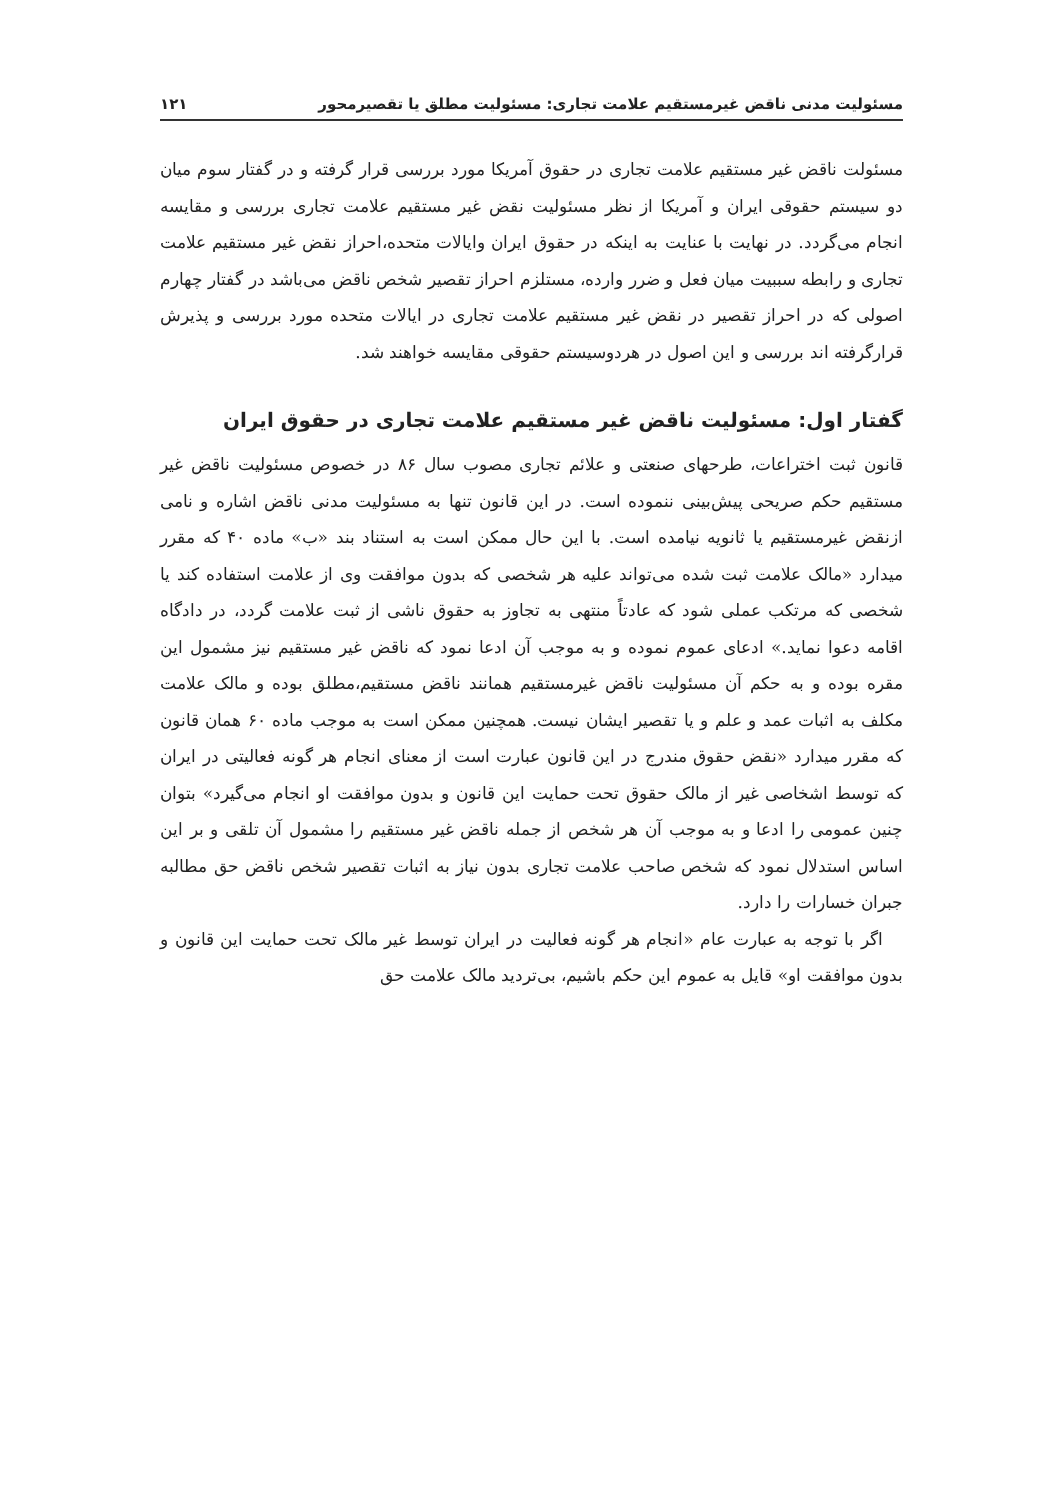مسئولیت مدنی ناقض غیرمستقیم علامت تجاری: مسئولیت مطلق یا تقصیرمحور ۱۲۱
مسئولت ناقض غیر مستقیم علامت تجاری در حقوق آمریکا مورد بررسی قرار گرفته و در گفتار سوم میان دو سیستم حقوقی ایران و آمریکا از نظر مسئولیت نقض غیر مستقیم علامت تجاری بررسی و مقایسه انجام می‌گردد. در نهایت با عنایت به اینکه در حقوق ایران وایالات متحده،احراز نقض غیر مستقیم علامت تجاری و رابطه سببیت میان فعل و ضرر وارده، مستلزم احراز تقصیر شخص ناقض می‌باشد در گفتار چهارم اصولی که در احراز تقصیر در نقض غیر مستقیم علامت تجاری در ایالات متحده مورد بررسی و پذیرش قرارگرفته اند بررسی و این اصول در هردوسیستم حقوقی مقایسه خواهند شد.
گفتار اول: مسئولیت ناقض غیر مستقیم علامت تجاری در حقوق ایران
قانون ثبت اختراعات، طرحهای صنعتی و علائم تجاری مصوب سال ۸۶ در خصوص مسئولیت ناقض غیر مستقیم حکم صریحی پیش‌بینی ننموده است. در این قانون تنها به مسئولیت مدنی ناقض اشاره و نامی ازنقض غیرمستقیم یا ثانویه نیامده است. با این حال ممکن است به استناد بند «ب» ماده ۴۰ که مقرر میدارد «مالک علامت ثبت شده می‌تواند علیه هر شخصی که بدون موافقت وی از علامت استفاده کند یا شخصی که مرتکب عملی شود که عادتاً منتهی به تجاوز به حقوق ناشی از ثبت علامت گردد، در دادگاه اقامه دعوا نماید.» ادعای عموم نموده و به موجب آن ادعا نمود که ناقض غیر مستقیم نیز مشمول این مقره بوده و به حکم آن مسئولیت ناقض غیرمستقیم همانند ناقض مستقیم،مطلق بوده و مالک علامت مکلف به اثبات عمد و علم و یا تقصیر ایشان نیست. همچنین ممکن است به موجب ماده ۶۰ همان قانون که مقرر میدارد «نقض حقوق مندرج در این قانون عبارت است از معنای انجام هر گونه فعالیتی در ایران که توسط اشخاصی غیر از مالک حقوق تحت حمایت این قانون و بدون موافقت او انجام می‌گیرد» بتوان چنین عمومی را ادعا و به موجب آن هر شخص از جمله ناقض غیر مستقیم را مشمول آن تلقی و بر این اساس استدلال نمود که شخص صاحب علامت تجاری بدون نیاز به اثبات تقصیر شخص ناقض حق مطالبه جبران خسارات را دارد.
اگر با توجه به عبارت عام «انجام هر گونه فعالیت در ایران توسط غیر مالک تحت حمایت این قانون و بدون موافقت او» قایل به عموم این حکم باشیم، بی‌تردید مالک علامت حق